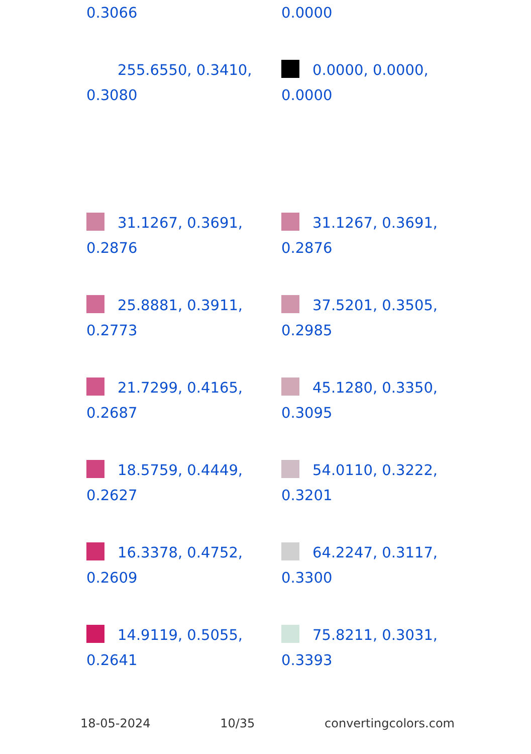0.3066 0.0000
255.6550, 0.3410, 0.3080
0.0000, 0.0000, 0.0000
31.1267, 0.3691, 0.2876
31.1267, 0.3691, 0.2876
25.8881, 0.3911, 0.2773
37.5201, 0.3505, 0.2985
21.7299, 0.4165, 0.2687
45.1280, 0.3350, 0.3095
18.5759, 0.4449, 0.2627
54.0110, 0.3222, 0.3201
16.3378, 0.4752, 0.2609
64.2247, 0.3117, 0.3300
14.9119, 0.5055, 0.2641
75.8211, 0.3031, 0.3393
18-05-2024 10/35 convertingcolors.com